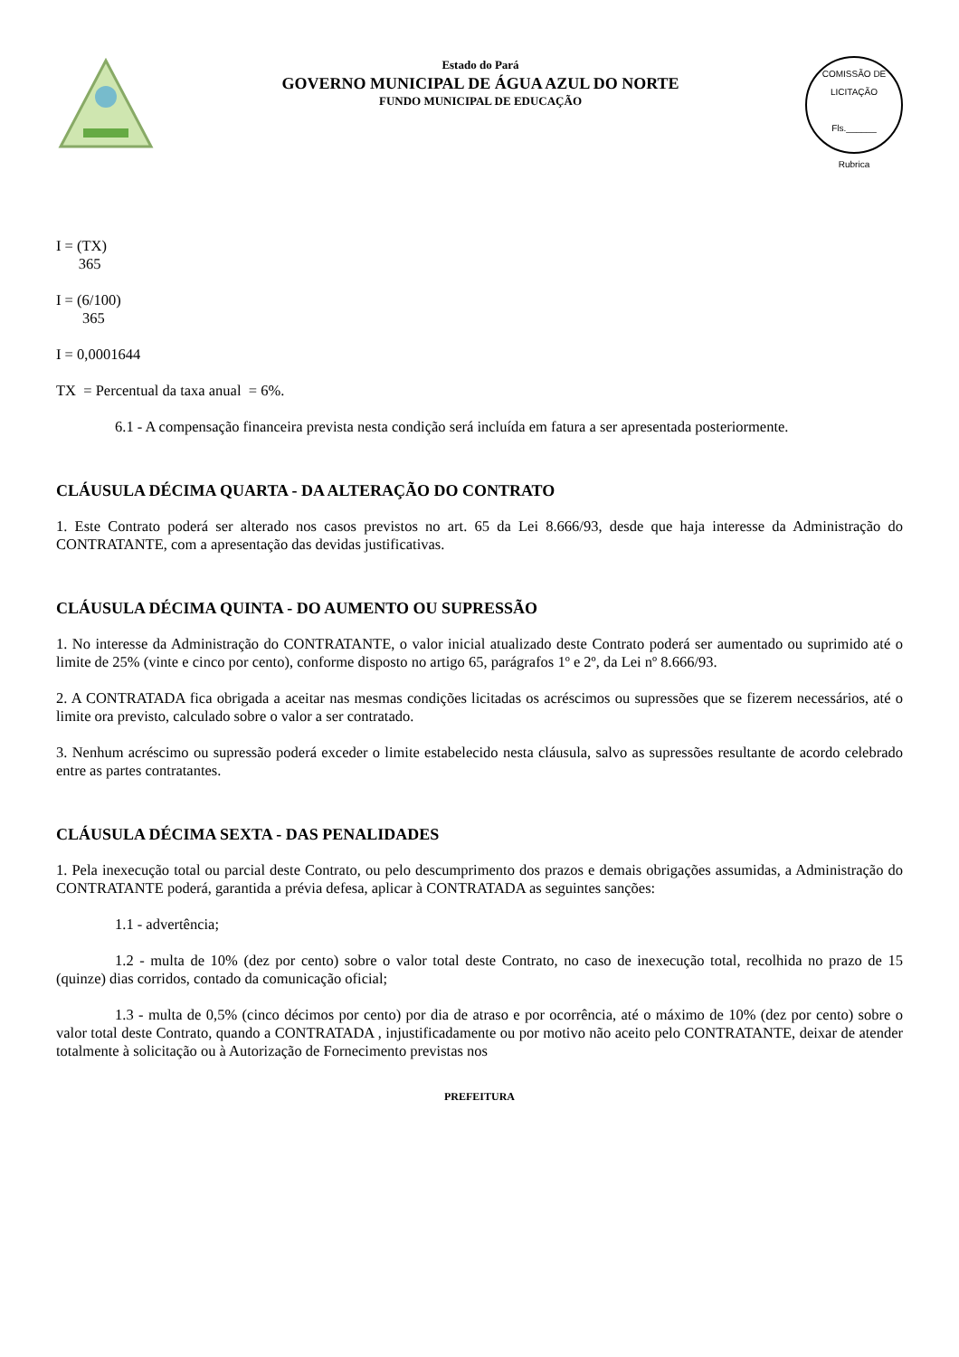Estado do Pará
GOVERNO MUNICIPAL DE ÁGUA AZUL DO NORTE
FUNDO MUNICIPAL DE EDUCAÇÃO
COMISSÃO DE LICITAÇÃO
Fls.______
Rubrica
I = (TX)
365
I = (6/100)
365
I = 0,0001644
TX = Percentual da taxa anual = 6%.
6.1 - A compensação financeira prevista nesta condição será incluída em fatura a ser apresentada posteriormente.
CLÁUSULA DÉCIMA QUARTA - DA ALTERAÇÃO DO CONTRATO
1. Este Contrato poderá ser alterado nos casos previstos no art. 65 da Lei 8.666/93, desde que haja interesse da Administração do CONTRATANTE, com a apresentação das devidas justificativas.
CLÁUSULA DÉCIMA QUINTA - DO AUMENTO OU SUPRESSÃO
1. No interesse da Administração do CONTRATANTE, o valor inicial atualizado deste Contrato poderá ser aumentado ou suprimido até o limite de 25% (vinte e cinco por cento), conforme disposto no artigo 65, parágrafos 1º e 2º, da Lei nº 8.666/93.
2. A CONTRATADA fica obrigada a aceitar nas mesmas condições licitadas os acréscimos ou supressões que se fizerem necessários, até o limite ora previsto, calculado sobre o valor a ser contratado.
3. Nenhum acréscimo ou supressão poderá exceder o limite estabelecido nesta cláusula, salvo as supressões resultante de acordo celebrado entre as partes contratantes.
CLÁUSULA DÉCIMA SEXTA - DAS PENALIDADES
1. Pela inexecução total ou parcial deste Contrato, ou pelo descumprimento dos prazos e demais obrigações assumidas, a Administração do CONTRATANTE poderá, garantida a prévia defesa, aplicar à CONTRATADA as seguintes sanções:
1.1 - advertência;
1.2 - multa de 10% (dez por cento) sobre o valor total deste Contrato, no caso de inexecução total, recolhida no prazo de 15 (quinze) dias corridos, contado da comunicação oficial;
1.3 - multa de 0,5% (cinco décimos por cento) por dia de atraso e por ocorrência, até o máximo de 10% (dez por cento) sobre o valor total deste Contrato, quando a CONTRATADA , injustificadamente ou por motivo não aceito pelo CONTRATANTE, deixar de atender totalmente à solicitação ou à Autorização de Fornecimento previstas nos
PREFEITURA